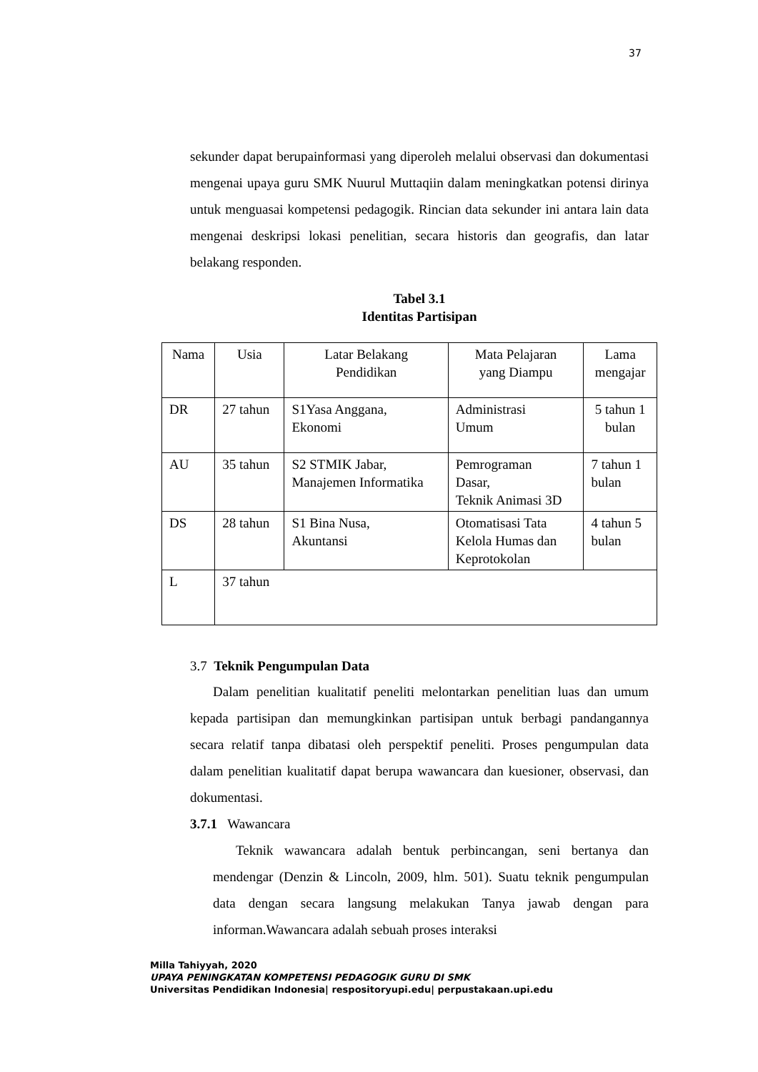37
sekunder dapat berupainformasi yang diperoleh melalui observasi dan dokumentasi mengenai upaya guru SMK Nuurul Muttaqiin dalam meningkatkan potensi dirinya untuk menguasai kompetensi pedagogik. Rincian data sekunder ini antara lain data mengenai deskripsi lokasi penelitian, secara historis dan geografis, dan latar belakang responden.
Tabel 3.1
Identitas Partisipan
| Nama | Usia | Latar Belakang Pendidikan | Mata Pelajaran yang Diampu | Lama mengajar |
| DR | 27 tahun | S1Yasa Anggana, Ekonomi | Administrasi Umum | 5 tahun 1 bulan |
| AU | 35 tahun | S2 STMIK Jabar, Manajemen Informatika | Pemrograman Dasar, Teknik Animasi 3D | 7 tahun 1 bulan |
| DS | 28 tahun | S1 Bina Nusa, Akuntansi | Otomatisasi Tata Kelola Humas dan Keprotokolan | 4 tahun 5 bulan |
| L | 37 tahun | | | |
3.7 Teknik Pengumpulan Data
Dalam penelitian kualitatif peneliti melontarkan penelitian luas dan umum kepada partisipan dan memungkinkan partisipan untuk berbagi pandangannya secara relatif tanpa dibatasi oleh perspektif peneliti. Proses pengumpulan data dalam penelitian kualitatif dapat berupa wawancara dan kuesioner, observasi, dan dokumentasi.
3.7.1 Wawancara
Teknik wawancara adalah bentuk perbincangan, seni bertanya dan mendengar (Denzin & Lincoln, 2009, hlm. 501). Suatu teknik pengumpulan data dengan secara langsung melakukan Tanya jawab dengan para informan.Wawancara adalah sebuah proses interaksi
Milla Tahiyyah, 2020
UPAYA PENINGKATAN KOMPETENSI PEDAGOGIK GURU DI SMK
Universitas Pendidikan Indonesia| respositoryupi.edu| perpustakaan.upi.edu